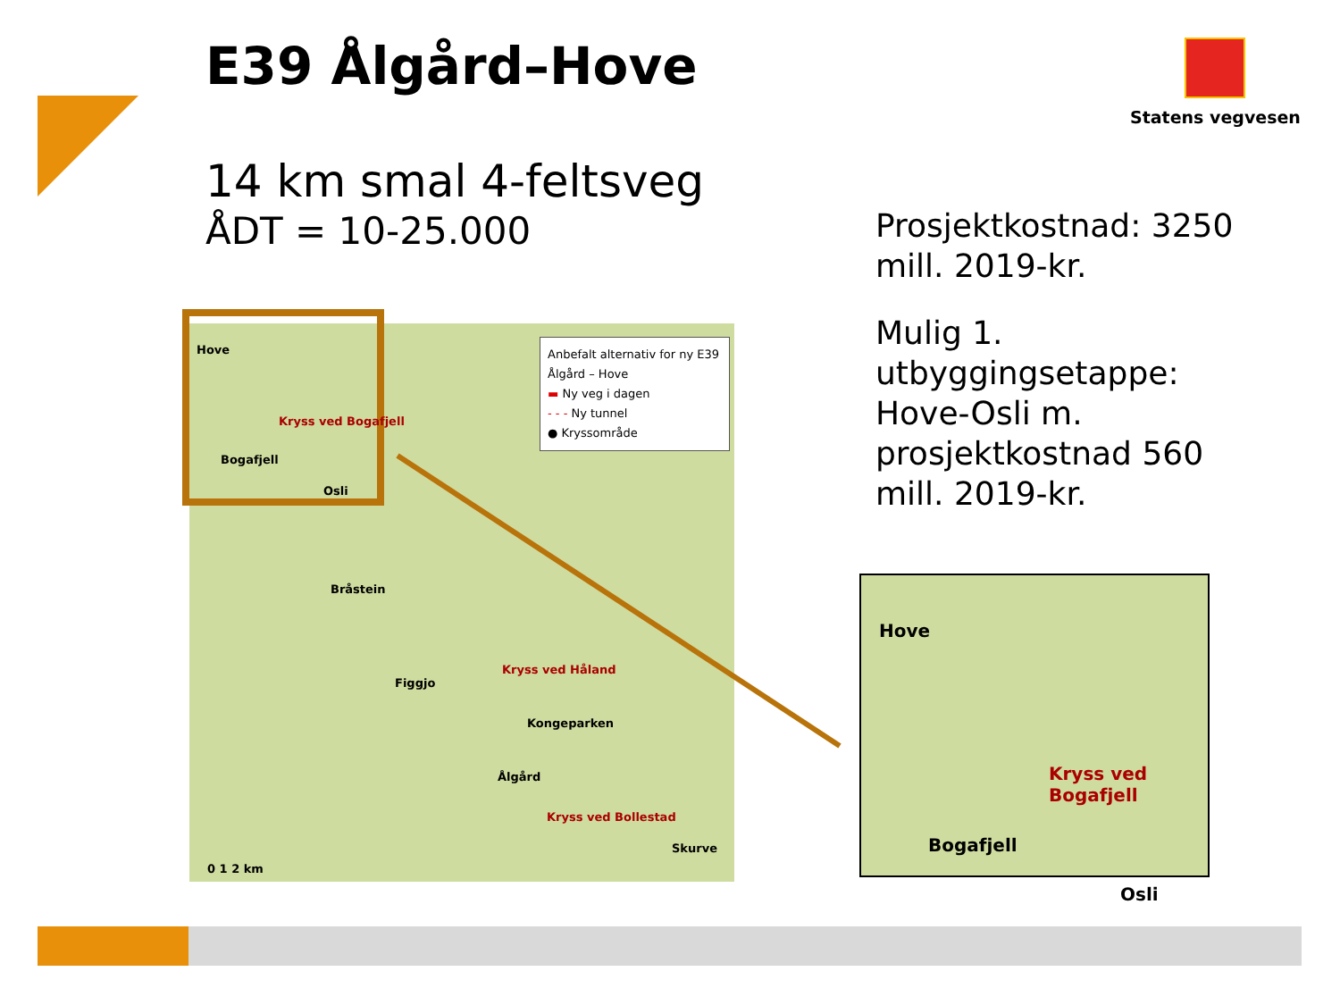E39 Ålgård–Hove Statens vegvesen
14 km smal 4-feltsveg
ÅDT = 10-25.000
Prosjektkostnad: 3250 mill. 2019-kr.
Mulig 1. utbyggingsetappe: Hove-Osli m. prosjektkostnad 560 mill. 2019-kr.
Anbefalt alternativ for ny E39 Ålgård – Hove
▬ Ny veg i dagen
- - - Ny tunnel
● Kryssområde
Hove
Kryss ved Bogafjell
Bogafjell
Osli
Bråstein
Kryss ved Håland
Figgjo
Kongeparken
Ålgård
Kryss ved Bollestad
Skurve
0 1 2 km
Hove
Kryss ved Bogafjell
Bogafjell
Osli